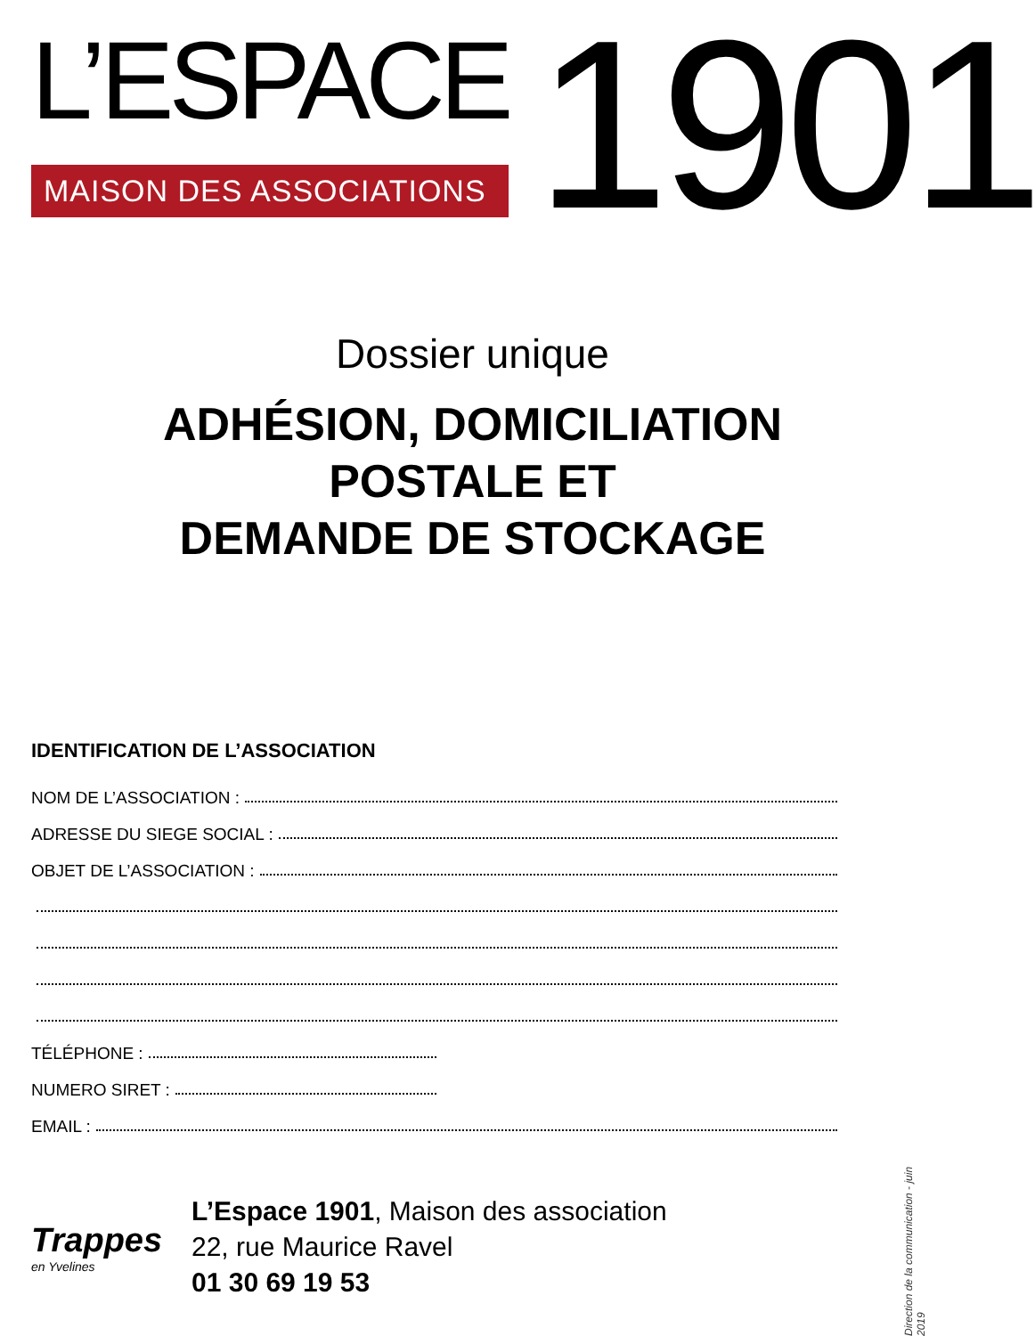L’ESPACE
MAISON DES ASSOCIATIONS
1901
Dossier unique
ADHÉSION, DOMICILIATION
POSTALE ET
DEMANDE DE STOCKAGE
IDENTIFICATION DE L’ASSOCIATION
NOM DE L’ASSOCIATION :
ADRESSE DU SIEGE SOCIAL :
OBJET DE L’ASSOCIATION :
TÉLÉPHONE :
NUMERO SIRET :
EMAIL :
Trappes
en Yvelines
L’Espace 1901, Maison des association
22, rue Maurice Ravel
01 30 69 19 53
Direction de la communication - juin 2019